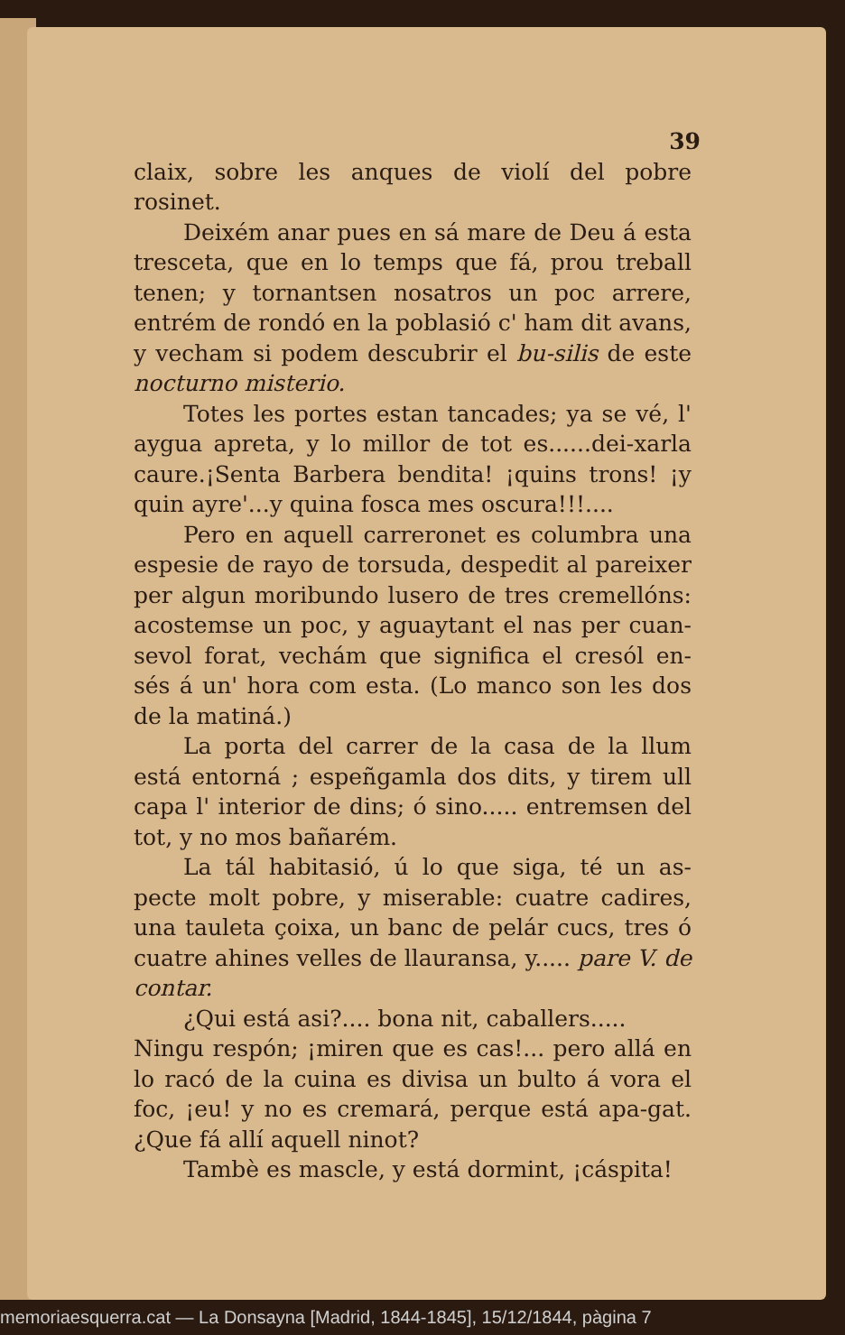39
claix, sobre les anques de violí del pobre rosinet.
Deixém anar pues en sá mare de Deu á esta tresceta, que en lo temps que fá, prou treball tenen; y tornantsen nosatros un poc arrere, entrém de rondó en la poblasió c' ham dit avans, y vecham si podem descubrir el bu-silis de este nocturno misterio.
Totes les portes estan tancades; ya se vé, l' aygua apreta, y lo millor de tot es......dei-xarla caure.¡Senta Barbera bendita! ¡quins trons! ¡y quin ayre'...y quina fosca mes oscura!!!....
Pero en aquell carreronet es columbra una espesie de rayo de torsuda, despedit al pareixer per algun moribundo lusero de tres cremellóns: acostemse un poc, y aguaytant el nas per cuan-sevol forat, vechám que significa el cresól en-sés á un' hora com esta. (Lo manco son les dos de la matiná.)
La porta del carrer de la casa de la llum está entorná ; espeñgamla dos dits, y tirem ull capa l' interior de dins; ó sino..... entremsen del tot, y no mos bañarém.
La tál habitasió, ú lo que siga, té un as-pecte molt pobre, y miserable: cuatre cadires, una tauleta çoixa, un banc de pelár cucs, tres ó cuatre ahines velles de llauransa, y..... pare V. de contar.
¿Qui está asi?.... bona nit, caballers.....
Ningu respón; ¡miren que es cas!... pero allá en lo racó de la cuina es divisa un bulto á vora el foc, ¡eu! y no es cremará, perque está apa-gat. ¿Que fá allí aquell ninot?
Tambè es mascle, y está dormint, ¡cáspita!
memoriaesquerra.cat — La Donsayna [Madrid, 1844-1845], 15/12/1844, pàgina 7